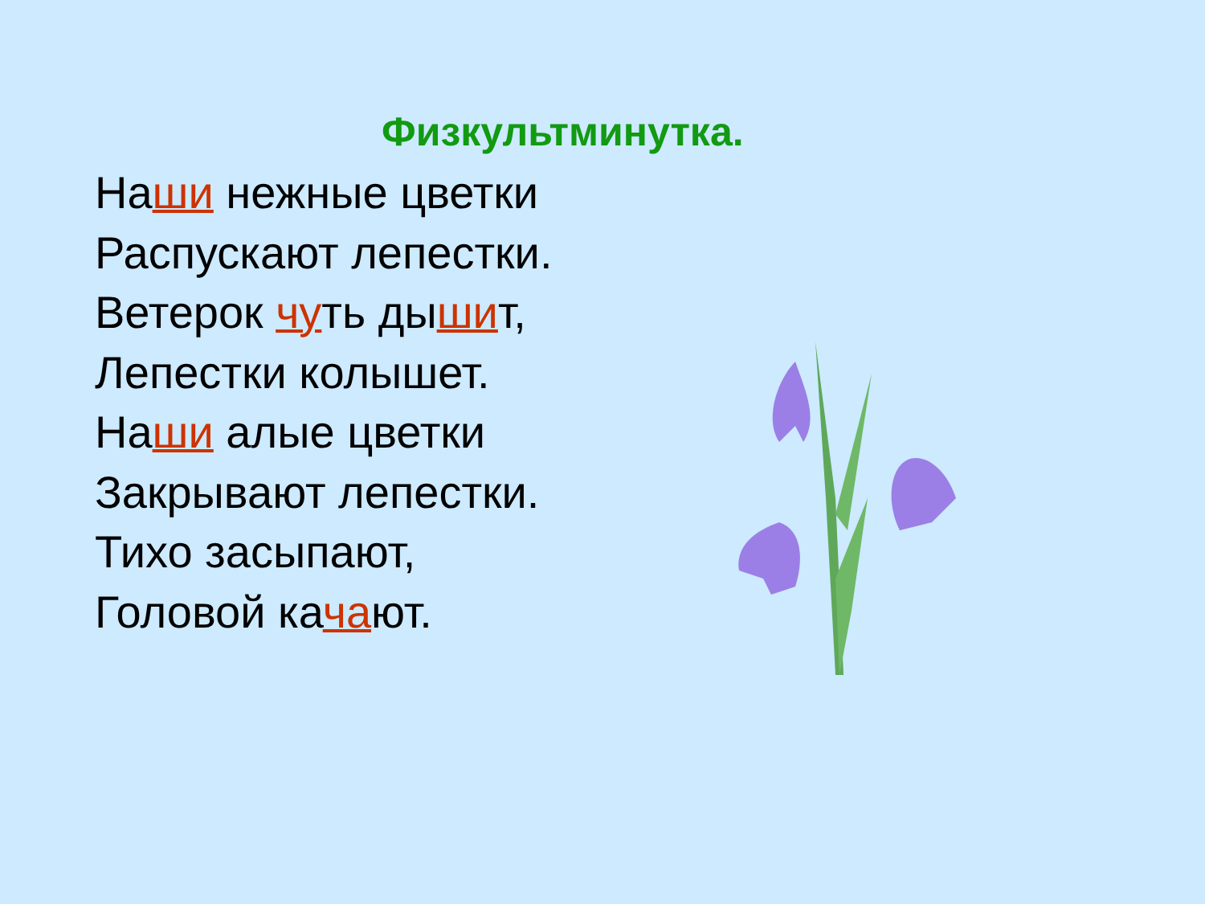Физкультминутка.
Наши нежные цветки
Распускают лепестки.
Ветерок чуть дышит,
Лепестки колышет.
Наши алые цветки
Закрывают лепестки.
Тихо засыпают,
Головой качают.